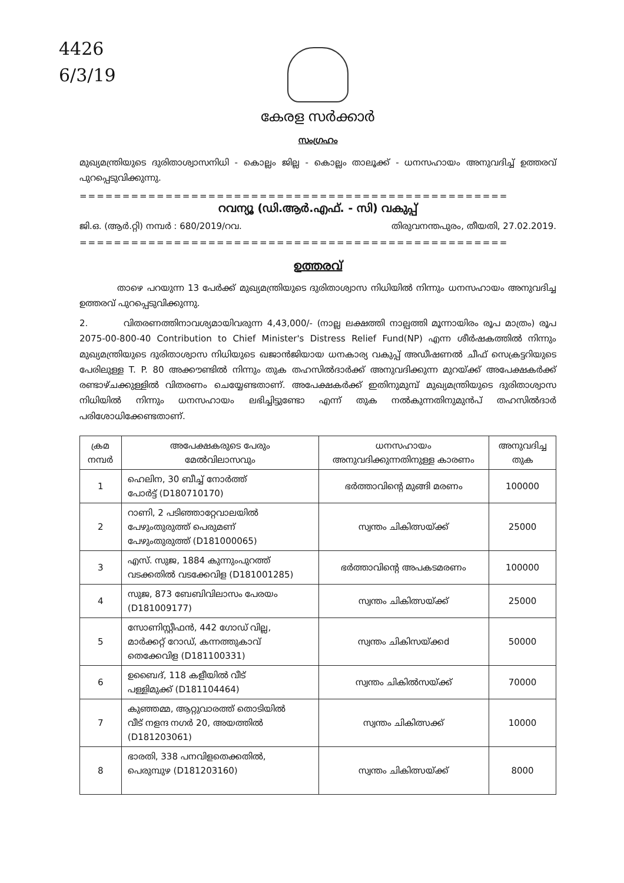4426
6/3/19
കേരള സർക്കാർ
സംഗ്രഹം
മുഖ്യമന്ത്രിയുടെ ദുരിതാശ്വാസനിധി - കൊല്ലം ജില്ല - കൊല്ലം താലൂക്ക് - ധനസഹായം അനുവദിച്ച് ഉത്തരവ് പുറപ്പെടുവിക്കുന്നു.
==================================================
റവന്യൂ (ഡി.ആർ.എഫ്. - സി) വകുപ്പ്
ജി.ഒ. (ആർ.റ്റി) നമ്പർ : 680/2019/റവ. തിരുവനന്തപുരം, തീയതി, 27.02.2019.
==================================================
ഉത്തരവ്
താഴെ പറയുന്ന 13 പേർക്ക് മുഖ്യമന്ത്രിയുടെ ദുരിതാശ്വാസ നിധിയിൽ നിന്നും ധനസഹായം അനുവദിച്ച ഉത്തരവ് പുറപ്പെടുവിക്കുന്നു.
2. വിതരണത്തിനാവശ്യമായിവരുന്ന 4,43,000/- (നാല്ല ലക്ഷത്തി നാല്പത്തി മൂന്നായിരം രൂപ മാത്രം) രൂപ 2075-00-800-40 Contribution to Chief Minister's Distress Relief Fund(NP) എന്ന ശീർഷകത്തിൽ നിന്നും മുഖ്യമന്ത്രിയുടെ ദുരിതാശ്വാസ നിധിയുടെ ഖജാൻജിയായ ധനകാര്യ വകുപ്പ് അഡീഷണൽ ചീഫ് സെക്രട്ടറിയുടെ പേരിലുള്ള T. P. 80 അക്കൗണ്ടിൽ നിന്നും തുക തഹസിൽദാർക്ക് അനുവദിക്കുന്ന മുറയ്ക്ക് അപേക്ഷകർക്ക് രണ്ടാഴ്ചക്കുള്ളിൽ വിതരണം ചെയ്യേണ്ടതാണ്. അപേക്ഷകർക്ക് ഇതിനുമുമ്പ് മുഖ്യമന്ത്രിയുടെ ദുരിതാശ്വാസ നിധിയിൽ നിന്നും ധനസഹായം ലഭിച്ചിട്ടുണ്ടോ എന്ന് തുക നൽകുന്നതിനുമുൻപ് തഹസിൽദാർ പരിശോധിക്കേണ്ടതാണ്.
| ക്രമ നമ്പർ | അപേക്ഷകരുടെ പേരും മേൽവിലാസവും | ധനസഹായം അനുവദിക്കുന്നതിനുള്ള കാരണം | അനുവദിച്ച തുക |
| --- | --- | --- | --- |
| 1 | ഹെലിന, 30 ബീച്ച് നോർത്ത് പോർട്ട് (D180710170) | ഭർത്താവിന്റെ മുങ്ങി മരണം | 100000 |
| 2 | റാണി, 2 പടിഞ്ഞാറ്റേവാലയിൽ പേഴുംതുരുത്ത് പെരുമണ് പേഴുംതുരുത്ത് (D181000065) | സ്വന്തം ചികിത്സയ്ക്ക് | 25000 |
| 3 | എസ്. സുജ, 1884 കുന്നുംപുറത്ത് വടക്കതിൽ വടക്കേവിള (D181001285) | ഭർത്താവിന്റെ അപകടമരണം | 100000 |
| 4 | സുജ, 873 ബേബിവിലാസം പേരയം (D181009177) | സ്വന്തം ചികിത്സയ്ക്ക് | 25000 |
| 5 | സോണിസ്റ്റീഫൻ, 442 ഗോഡ് വില്ല, മാർക്കറ്റ് റോഡ്, കന്നത്തുകാവ് തെക്കേവിള (D181100331) | സ്വന്തം ചികിസയ്ക്കd | 50000 |
| 6 | ഉബൈദ്, 118 കളീയിൽ വീട് പള്ളിമുക്ക് (D181104464) | സ്വന്തം ചികിൽസയ്ക്ക് | 70000 |
| 7 | കുഞ്ഞമ്മ, ആറ്റുവാരത്ത് തൊടിയിൽ വീട് നളന്ദ നഗർ 20, അയത്തിൽ (D181203061) | സ്വന്തം ചികിത്സക്ക് | 10000 |
| 8 | ഭാരതി, 338 പനവിളതെക്കതിൽ, പെരുമ്പുഴ (D181203160) | സ്വന്തം ചികിത്സയ്ക്ക് | 8000 |